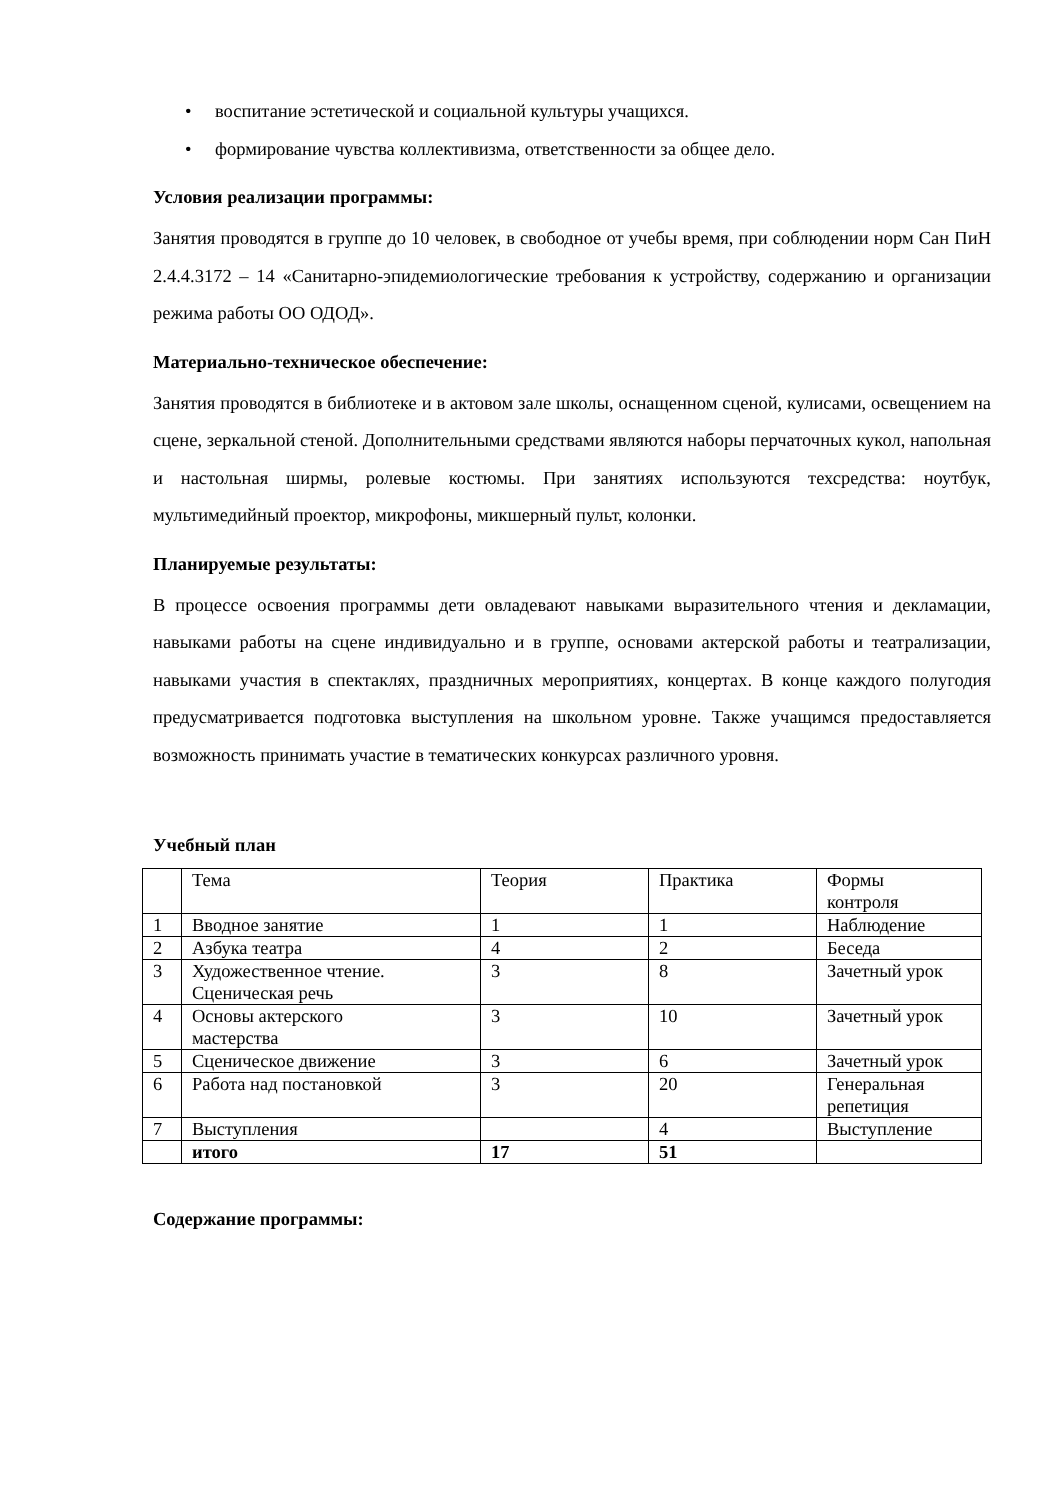• воспитание эстетической и социальной культуры учащихся.
• формирование чувства коллективизма, ответственности за общее дело.
Условия реализации программы:
Занятия проводятся в группе до 10 человек, в свободное от учебы время, при соблюдении норм Сан ПиН 2.4.4.3172 – 14 «Санитарно-эпидемиологические требования к устройству, содержанию и организации режима работы ОО ОДОД».
Материально-техническое обеспечение:
Занятия проводятся в библиотеке и в актовом зале школы, оснащенном сценой, кулисами, освещением на сцене, зеркальной стеной. Дополнительными средствами являются наборы перчаточных кукол, напольная и настольная ширмы, ролевые костюмы. При занятиях используются техсредства: ноутбук, мультимедийный проектор, микрофоны, микшерный пульт, колонки.
Планируемые результаты:
В процессе освоения программы дети овладевают навыками выразительного чтения и декламации, навыками работы на сцене индивидуально и в группе, основами актерской работы и театрализации, навыками участия в спектаклях, праздничных мероприятиях, концертах. В конце каждого полугодия предусматривается подготовка выступления на школьном уровне. Также учащимся предоставляется возможность принимать участие в тематических конкурсах различного уровня.
Учебный план
| | Тема | Теория | Практика | Формы контроля |
| 1 | Вводное занятие | 1 | 1 | Наблюдение |
| 2 | Азбука театра | 4 | 2 | Беседа |
| 3 | Художественное чтение. Сценическая речь | 3 | 8 | Зачетный урок |
| 4 | Основы актерского мастерства | 3 | 10 | Зачетный урок |
| 5 | Сценическое движение | 3 | 6 | Зачетный урок |
| 6 | Работа над постановкой | 3 | 20 | Генеральная репетиция |
| 7 | Выступления | | 4 | Выступление |
| | итого | 17 | 51 | |
Содержание программы: